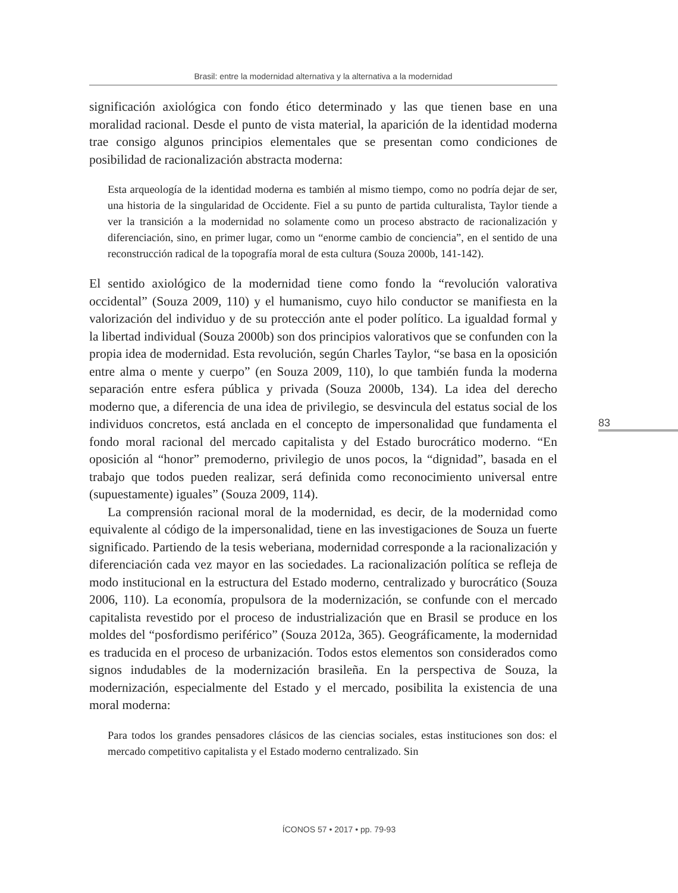Brasil: entre la modernidad alternativa y la alternativa a la modernidad
significación axiológica con fondo ético determinado y las que tienen base en una moralidad racional. Desde el punto de vista material, la aparición de la identidad moderna trae consigo algunos principios elementales que se presentan como condiciones de posibilidad de racionalización abstracta moderna:
Esta arqueología de la identidad moderna es también al mismo tiempo, como no podría dejar de ser, una historia de la singularidad de Occidente. Fiel a su punto de partida culturalista, Taylor tiende a ver la transición a la modernidad no solamente como un proceso abstracto de racionalización y diferenciación, sino, en primer lugar, como un “enorme cambio de conciencia”, en el sentido de una reconstrucción radical de la topografía moral de esta cultura (Souza 2000b, 141-142).
El sentido axiológico de la modernidad tiene como fondo la “revolución valorativa occidental” (Souza 2009, 110) y el humanismo, cuyo hilo conductor se manifiesta en la valorización del individuo y de su protección ante el poder político. La igualdad formal y la libertad individual (Souza 2000b) son dos principios valorativos que se confunden con la propia idea de modernidad. Esta revolución, según Charles Taylor, “se basa en la oposición entre alma o mente y cuerpo” (en Souza 2009, 110), lo que también funda la moderna separación entre esfera pública y privada (Souza 2000b, 134). La idea del derecho moderno que, a diferencia de una idea de privilegio, se desvincula del estatus social de los individuos concretos, está anclada en el concepto de impersonalidad que fundamenta el fondo moral racional del mercado capitalista y del Estado burocrático moderno. “En oposición al “honor” premoderno, privilegio de unos pocos, la “dignidad”, basada en el trabajo que todos pueden realizar, será definida como reconocimiento universal entre (supuestamente) iguales” (Souza 2009, 114).
La comprensión racional moral de la modernidad, es decir, de la modernidad como equivalente al código de la impersonalidad, tiene en las investigaciones de Souza un fuerte significado. Partiendo de la tesis weberiana, modernidad corresponde a la racionalización y diferenciación cada vez mayor en las sociedades. La racionalización política se refleja de modo institucional en la estructura del Estado moderno, centralizado y burocrático (Souza 2006, 110). La economía, propulsora de la modernización, se confunde con el mercado capitalista revestido por el proceso de industrialización que en Brasil se produce en los moldes del “posfordismo periférico” (Souza 2012a, 365). Geográficamente, la modernidad es traducida en el proceso de urbanización. Todos estos elementos son considerados como signos indudables de la modernización brasileña. En la perspectiva de Souza, la modernización, especialmente del Estado y el mercado, posibilita la existencia de una moral moderna:
Para todos los grandes pensadores clásicos de las ciencias sociales, estas instituciones son dos: el mercado competitivo capitalista y el Estado moderno centralizado. Sin
83
ÍCONOS 57 • 2017 • pp. 79-93